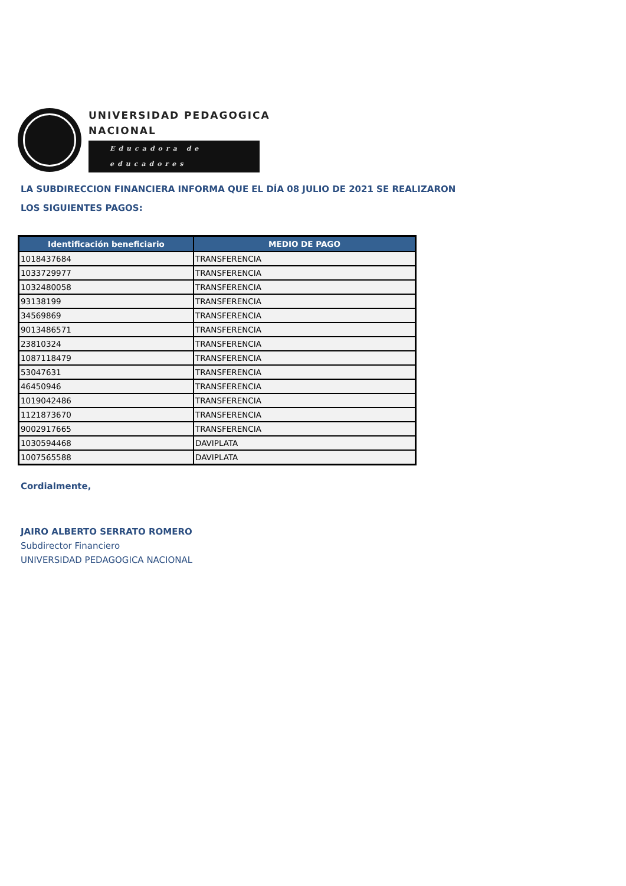UNIVERSIDAD PEDAGOGICA
NACIONAL
Educadora de educadores
LA SUBDIRECCION FINANCIERA INFORMA QUE EL DÍA 08 JULIO DE 2021 SE REALIZARON
LOS SIGUIENTES PAGOS:
| Identificación beneficiario | MEDIO DE PAGO |
| --- | --- |
| 1018437684 | TRANSFERENCIA |
| 1033729977 | TRANSFERENCIA |
| 1032480058 | TRANSFERENCIA |
| 93138199 | TRANSFERENCIA |
| 34569869 | TRANSFERENCIA |
| 9013486571 | TRANSFERENCIA |
| 23810324 | TRANSFERENCIA |
| 1087118479 | TRANSFERENCIA |
| 53047631 | TRANSFERENCIA |
| 46450946 | TRANSFERENCIA |
| 1019042486 | TRANSFERENCIA |
| 1121873670 | TRANSFERENCIA |
| 9002917665 | TRANSFERENCIA |
| 1030594468 | DAVIPLATA |
| 1007565588 | DAVIPLATA |
Cordialmente,
JAIRO ALBERTO SERRATO ROMERO
Subdirector Financiero
UNIVERSIDAD PEDAGOGICA NACIONAL